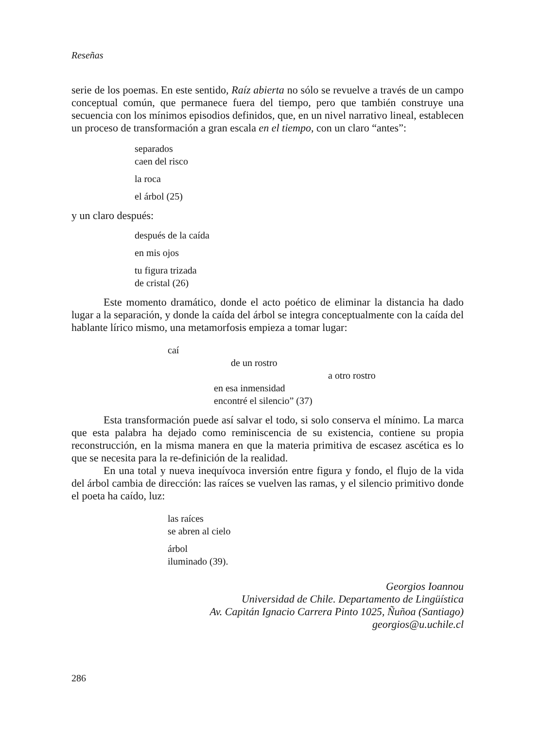Reseñas
serie de los poemas. En este sentido, Raíz abierta no sólo se revuelve a través de un campo conceptual común, que permanece fuera del tiempo, pero que también construye una secuencia con los mínimos episodios definidos, que, en un nivel narrativo lineal, establecen un proceso de transformación a gran escala en el tiempo, con un claro “antes”:
separados
caen del risco
la roca
el árbol (25)
y un claro después:
después de la caída
en mis ojos
tu figura trizada
de cristal (26)
Este momento dramático, donde el acto poético de eliminar la distancia ha dado lugar a la separación, y donde la caída del árbol se integra conceptualmente con la caída del hablante lírico mismo, una metamorfosis empieza a tomar lugar:
caí
de un rostro
a otro rostro
en esa inmensidad
encontré el silencio” (37)
Esta transformación puede así salvar el todo, si solo conserva el mínimo. La marca que esta palabra ha dejado como reminiscencia de su existencia, contiene su propia reconstrucción, en la misma manera en que la materia primitiva de escasez ascética es lo que se necesita para la re-definición de la realidad.
En una total y nueva inequívoca inversión entre figura y fondo, el flujo de la vida del árbol cambia de dirección: las raíces se vuelven las ramas, y el silencio primitivo donde el poeta ha caído, luz:
las raíces
se abren al cielo
árbol
iluminado (39).
Georgios Ioannou
Universidad de Chile. Departamento de Lingüística
Av. Capitán Ignacio Carrera Pinto 1025, Ñuñoa (Santiago)
georgios@u.uchile.cl
286